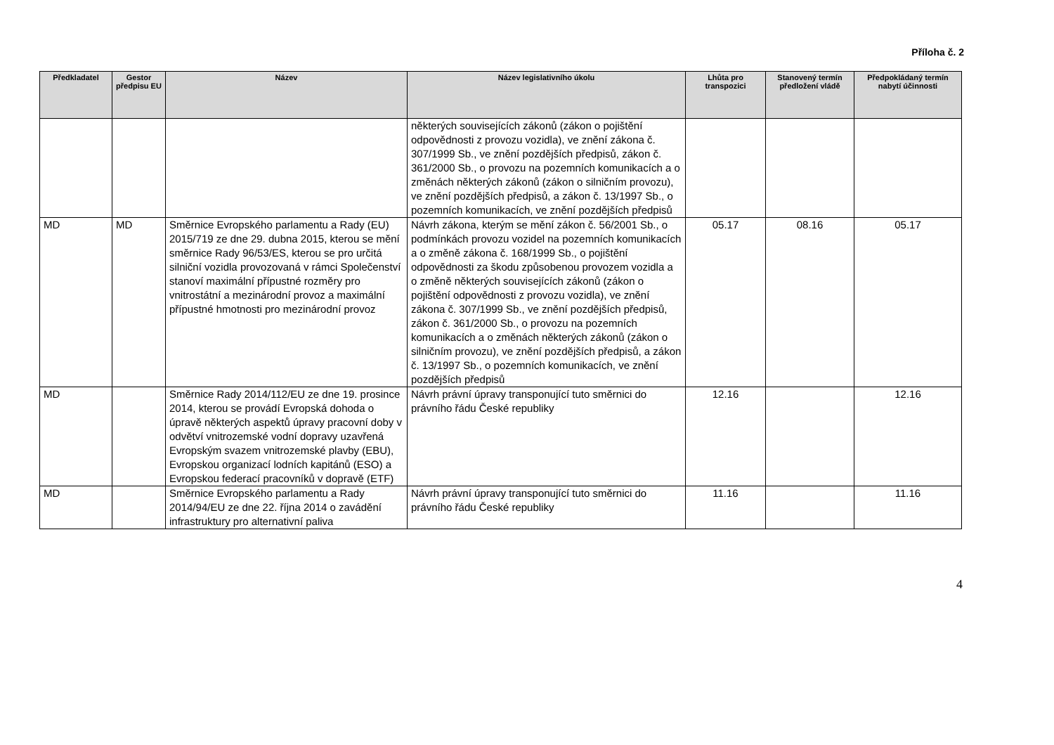Příloha č. 2
| Předkladatel | Gestor předpisu EU | Název | Název legislativního úkolu | Lhůta pro transpozici | Stanovený termín předložení vládě | Předpokládaný termín nabytí účinnosti |
| --- | --- | --- | --- | --- | --- | --- |
| | | | některých souvisejících zákonů (zákon o pojištění odpovědnosti z provozu vozidla), ve znění zákona č. 307/1999 Sb., ve znění pozdějších předpisů, zákon č. 361/2000 Sb., o provozu na pozemních komunikacích a o změnách některých zákonů (zákon o silničním provozu), ve znění pozdějších předpisů, a zákon č. 13/1997 Sb., o pozemních komunikacích, ve znění pozdějších předpisů | | | |
| MD | MD | Směrnice Evropského parlamentu a Rady (EU) 2015/719 ze dne 29. dubna 2015, kterou se mění směrnice Rady 96/53/ES, kterou se pro určitá silniční vozidla provozovaná v rámci Společenství stanoví maximální přípustné rozměry pro vnitrostátní a mezinárodní provoz a maximální přípustné hmotnosti pro mezinárodní provoz | Návrh zákona, kterým se mění zákon č. 56/2001 Sb., o podmínkách provozu vozidel na pozemních komunikacích a o změně zákona č. 168/1999 Sb., o pojištění odpovědnosti za škodu způsobenou provozem vozidla a o změně některých souvisejících zákonů (zákon o pojištění odpovědnosti z provozu vozidla), ve znění zákona č. 307/1999 Sb., ve znění pozdějších předpisů, zákon č. 361/2000 Sb., o provozu na pozemních komunikacích a o změnách některých zákonů (zákon o silničním provozu), ve znění pozdějších předpisů, a zákon č. 13/1997 Sb., o pozemních komunikacích, ve znění pozdějších předpisů | 05.17 | 08.16 | 05.17 |
| MD | | Směrnice Rady 2014/112/EU ze dne 19. prosince 2014, kterou se provádí Evropská dohoda o úpravě některých aspektů úpravy pracovní doby v odvětví vnitrozemské vodní dopravy uzavřená Evropským svazem vnitrozemské plavby (EBU), Evropskou organizací lodních kapitánů (ESO) a Evropskou federací pracovníků v dopravě (ETF) | Návrh právní úpravy transponující tuto směrnici do právního řádu České republiky | 12.16 | | 12.16 |
| MD | | Směrnice Evropského parlamentu a Rady 2014/94/EU ze dne 22. října 2014 o zavádění infrastruktury pro alternativní paliva | Návrh právní úpravy transponující tuto směrnici do právního řádu České republiky | 11.16 | | 11.16 |
4